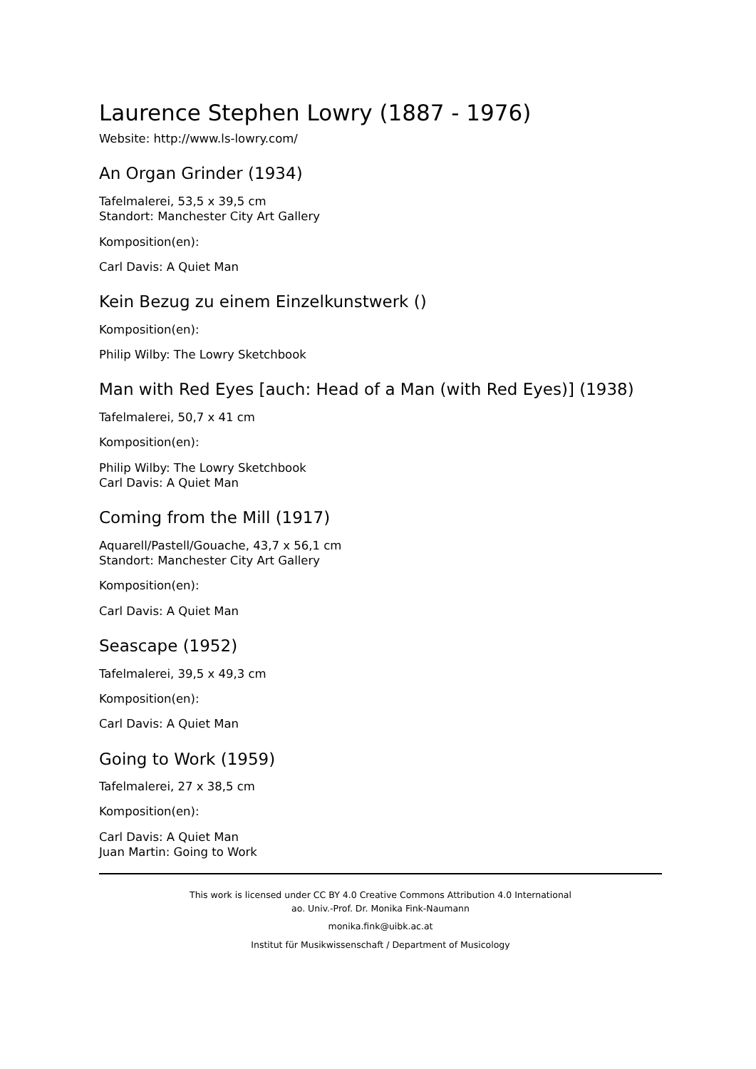Laurence Stephen Lowry (1887 - 1976)
Website: http://www.ls-lowry.com/
An Organ Grinder (1934)
Tafelmalerei, 53,5 x 39,5 cm
Standort: Manchester City Art Gallery
Komposition(en):
Carl Davis: A Quiet Man
Kein Bezug zu einem Einzelkunstwerk ()
Komposition(en):
Philip Wilby: The Lowry Sketchbook
Man with Red Eyes [auch: Head of a Man (with Red Eyes)] (1938)
Tafelmalerei, 50,7 x 41 cm
Komposition(en):
Philip Wilby: The Lowry Sketchbook
Carl Davis: A Quiet Man
Coming from the Mill (1917)
Aquarell/Pastell/Gouache, 43,7 x 56,1 cm
Standort: Manchester City Art Gallery
Komposition(en):
Carl Davis: A Quiet Man
Seascape (1952)
Tafelmalerei, 39,5 x 49,3 cm
Komposition(en):
Carl Davis: A Quiet Man
Going to Work (1959)
Tafelmalerei, 27 x 38,5 cm
Komposition(en):
Carl Davis: A Quiet Man
Juan Martin: Going to Work
This work is licensed under CC BY 4.0 Creative Commons Attribution 4.0 International
ao. Univ.-Prof. Dr. Monika Fink-Naumann
monika.fink@uibk.ac.at
Institut für Musikwissenschaft / Department of Musicology